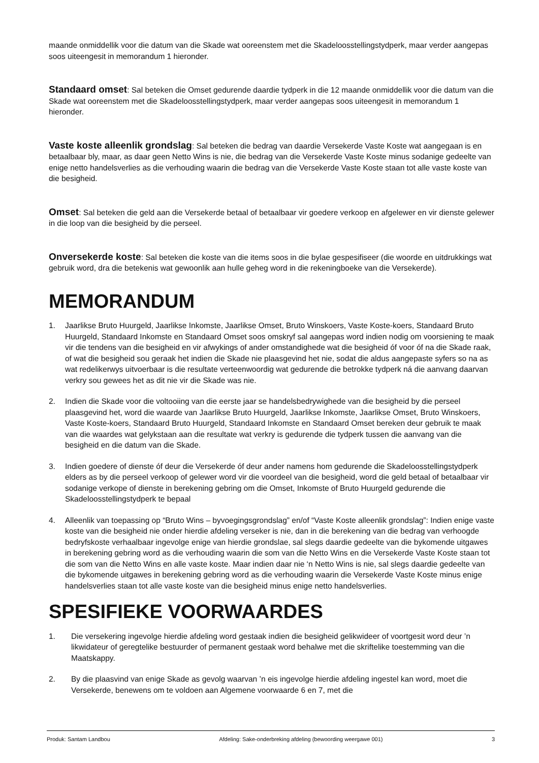maande onmiddellik voor die datum van die Skade wat ooreenstem met die Skadeloosstellingstydperk, maar verder aangepas soos uiteengesit in memorandum 1 hieronder.
Standaard omset: Sal beteken die Omset gedurende daardie tydperk in die 12 maande onmiddellik voor die datum van die Skade wat ooreenstem met die Skadeloosstellingstydperk, maar verder aangepas soos uiteengesit in memorandum 1 hieronder.
Vaste koste alleenlik grondslag: Sal beteken die bedrag van daardie Versekerde Vaste Koste wat aangegaan is en betaalbaar bly, maar, as daar geen Netto Wins is nie, die bedrag van die Versekerde Vaste Koste minus sodanige gedeelte van enige netto handelsverlies as die verhouding waarin die bedrag van die Versekerde Vaste Koste staan tot alle vaste koste van die besigheid.
Omset: Sal beteken die geld aan die Versekerde betaal of betaalbaar vir goedere verkoop en afgelewer en vir dienste gelewer in die loop van die besigheid by die perseel.
Onversekerde koste: Sal beteken die koste van die items soos in die bylae gespesifiseer (die woorde en uitdrukkings wat gebruik word, dra die betekenis wat gewoonlik aan hulle geheg word in die rekeningboeke van die Versekerde).
MEMORANDUM
1. Jaarlikse Bruto Huurgeld, Jaarlikse Inkomste, Jaarlikse Omset, Bruto Winskoers, Vaste Koste-koers, Standaard Bruto Huurgeld, Standaard Inkomste en Standaard Omset soos omskryf sal aangepas word indien nodig om voorsiening te maak vir die tendens van die besigheid en vir afwykings of ander omstandighede wat die besigheid óf voor óf na die Skade raak, of wat die besigheid sou geraak het indien die Skade nie plaasgevind het nie, sodat die aldus aangepaste syfers so na as wat redelikerwys uitvoerbaar is die resultate verteenwoordig wat gedurende die betrokke tydperk ná die aanvang daarvan verkry sou gewees het as dit nie vir die Skade was nie.
2. Indien die Skade voor die voltooiing van die eerste jaar se handelsbedrywighede van die besigheid by die perseel plaasgevind het, word die waarde van Jaarlikse Bruto Huurgeld, Jaarlikse Inkomste, Jaarlikse Omset, Bruto Winskoers, Vaste Koste-koers, Standaard Bruto Huurgeld, Standaard Inkomste en Standaard Omset bereken deur gebruik te maak van die waardes wat gelykstaan aan die resultate wat verkry is gedurende die tydperk tussen die aanvang van die besigheid en die datum van die Skade.
3. Indien goedere of dienste óf deur die Versekerde óf deur ander namens hom gedurende die Skadeloosstellingstydperk elders as by die perseel verkoop of gelewer word vir die voordeel van die besigheid, word die geld betaal of betaalbaar vir sodanige verkope of dienste in berekening gebring om die Omset, Inkomste of Bruto Huurgeld gedurende die Skadeloosstellingstydperk te bepaal
4. Alleenlik van toepassing op “Bruto Wins – byvoegingsgrondslag” en/of “Vaste Koste alleenlik grondslag”: Indien enige vaste koste van die besigheid nie onder hierdie afdeling verseker is nie, dan in die berekening van die bedrag van verhoogde bedryfskoste verhaalbaar ingevolge enige van hierdie grondslae, sal slegs daardie gedeelte van die bykomende uitgawes in berekening gebring word as die verhouding waarin die som van die Netto Wins en die Versekerde Vaste Koste staan tot die som van die Netto Wins en alle vaste koste. Maar indien daar nie ‘n Netto Wins is nie, sal slegs daardie gedeelte van die bykomende uitgawes in berekening gebring word as die verhouding waarin die Versekerde Vaste Koste minus enige handelsverlies staan tot alle vaste koste van die besigheid minus enige netto handelsverlies.
SPESIFIEKE VOORWAARDES
1. Die versekering ingevolge hierdie afdeling word gestaak indien die besigheid gelikwideer of voortgesit word deur ’n likwidateur of geregtelike bestuurder of permanent gestaak word behalwe met die skriftelike toestemming van die Maatskappy.
2. By die plaasvind van enige Skade as gevolg waarvan ’n eis ingevolge hierdie afdeling ingestel kan word, moet die Versekerde, benewens om te voldoen aan Algemene voorwaarde 6 en 7, met die
Produk: Santam Landbou Afdeling: Sake-onderbreking afdeling (bewoording weergawe 001) 3